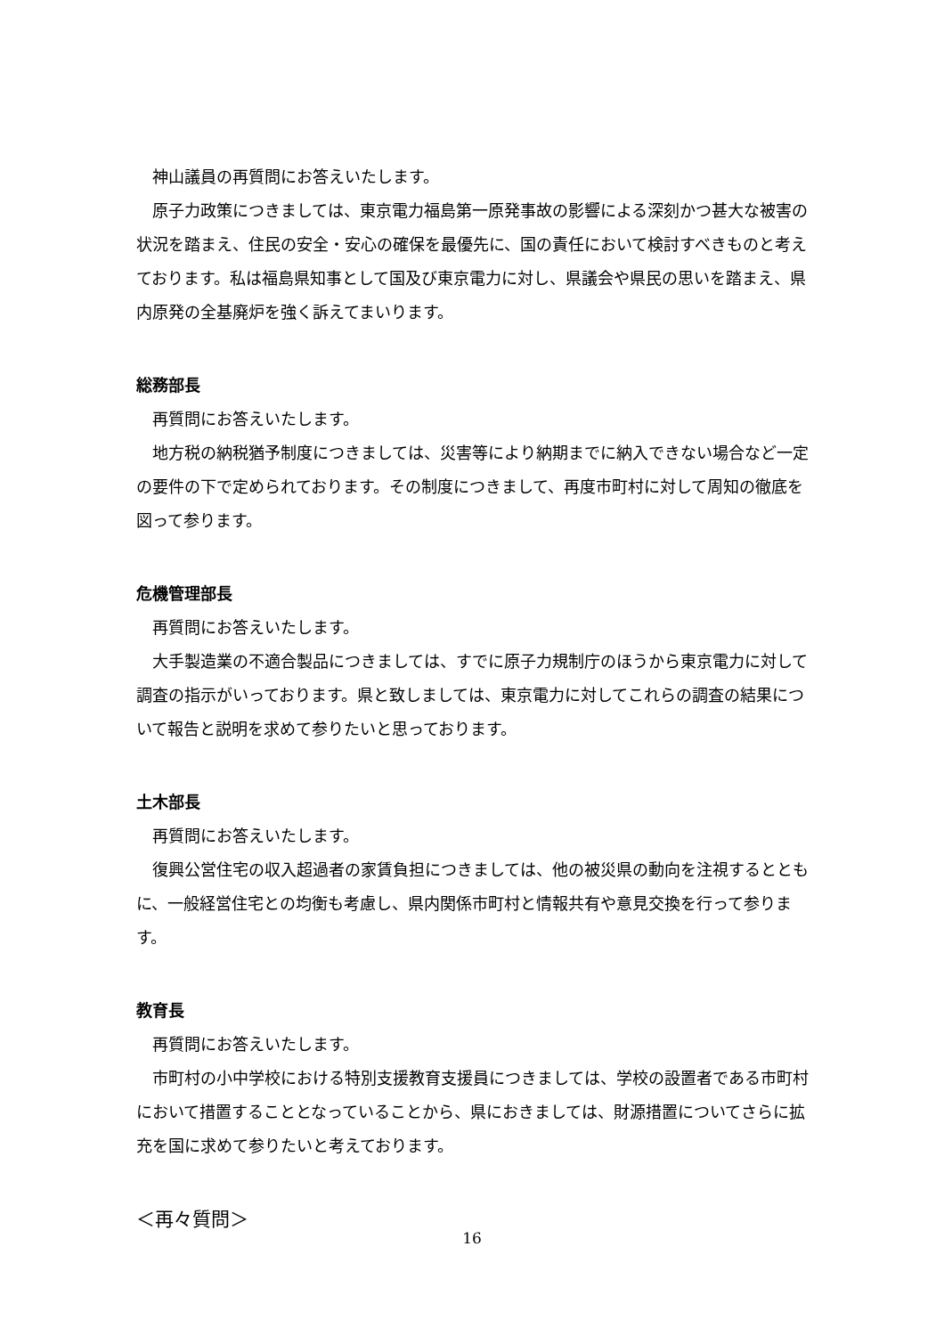神山議員の再質問にお答えいたします。
原子力政策につきましては、東京電力福島第一原発事故の影響による深刻かつ甚大な被害の状況を踏まえ、住民の安全・安心の確保を最優先に、国の責任において検討すべきものと考えております。私は福島県知事として国及び東京電力に対し、県議会や県民の思いを踏まえ、県内原発の全基廃炉を強く訴えてまいります。
総務部長
再質問にお答えいたします。
地方税の納税猶予制度につきましては、災害等により納期までに納入できない場合など一定の要件の下で定められております。その制度につきまして、再度市町村に対して周知の徹底を図って参ります。
危機管理部長
再質問にお答えいたします。
大手製造業の不適合製品につきましては、すでに原子力規制庁のほうから東京電力に対して調査の指示がいっております。県と致しましては、東京電力に対してこれらの調査の結果について報告と説明を求めて参りたいと思っております。
土木部長
再質問にお答えいたします。
復興公営住宅の収入超過者の家賃負担につきましては、他の被災県の動向を注視するとともに、一般経営住宅との均衡も考慮し、県内関係市町村と情報共有や意見交換を行って参ります。
教育長
再質問にお答えいたします。
市町村の小中学校における特別支援教育支援員につきましては、学校の設置者である市町村において措置することとなっていることから、県におきましては、財源措置についてさらに拡充を国に求めて参りたいと考えております。
＜再々質問＞
16